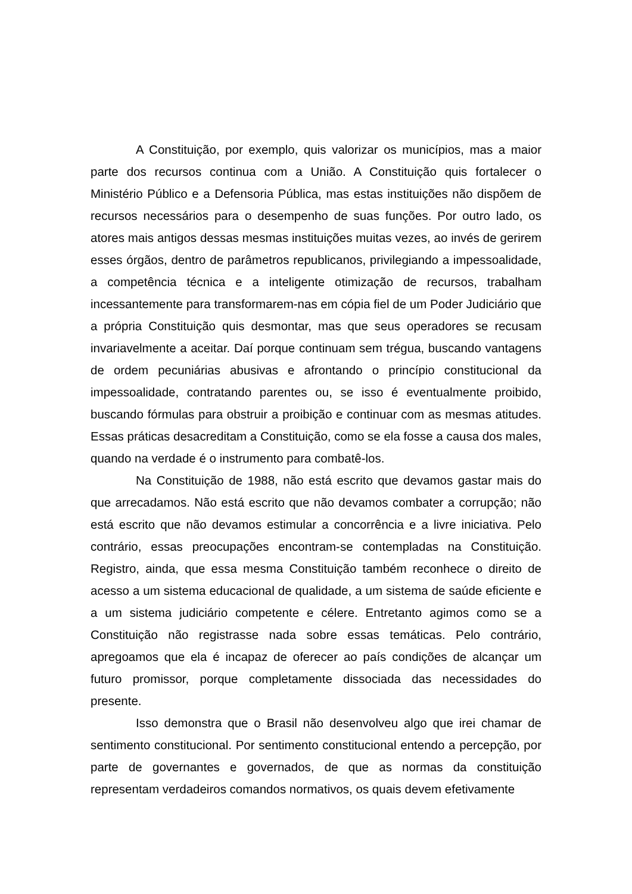A Constituição, por exemplo, quis valorizar os municípios, mas a maior parte dos recursos continua com a União. A Constituição quis fortalecer o Ministério Público e a Defensoria Pública, mas estas instituições não dispõem de recursos necessários para o desempenho de suas funções. Por outro lado, os atores mais antigos dessas mesmas instituições muitas vezes, ao invés de gerirem esses órgãos, dentro de parâmetros republicanos, privilegiando a impessoalidade, a competência técnica e a inteligente otimização de recursos, trabalham incessantemente para transformarem-nas em cópia fiel de um Poder Judiciário que a própria Constituição quis desmontar, mas que seus operadores se recusam invariavelmente a aceitar. Daí porque continuam sem trégua, buscando vantagens de ordem pecuniárias abusivas e afrontando o princípio constitucional da impessoalidade, contratando parentes ou, se isso é eventualmente proibido, buscando fórmulas para obstruir a proibição e continuar com as mesmas atitudes. Essas práticas desacreditam a Constituição, como se ela fosse a causa dos males, quando na verdade é o instrumento para combatê-los.
Na Constituição de 1988, não está escrito que devamos gastar mais do que arrecadamos. Não está escrito que não devamos combater a corrupção; não está escrito que não devamos estimular a concorrência e a livre iniciativa. Pelo contrário, essas preocupações encontram-se contempladas na Constituição. Registro, ainda, que essa mesma Constituição também reconhece o direito de acesso a um sistema educacional de qualidade, a um sistema de saúde eficiente e a um sistema judiciário competente e célere. Entretanto agimos como se a Constituição não registrasse nada sobre essas temáticas. Pelo contrário, apregoamos que ela é incapaz de oferecer ao país condições de alcançar um futuro promissor, porque completamente dissociada das necessidades do presente.
Isso demonstra que o Brasil não desenvolveu algo que irei chamar de sentimento constitucional. Por sentimento constitucional entendo a percepção, por parte de governantes e governados, de que as normas da constituição representam verdadeiros comandos normativos, os quais devem efetivamente